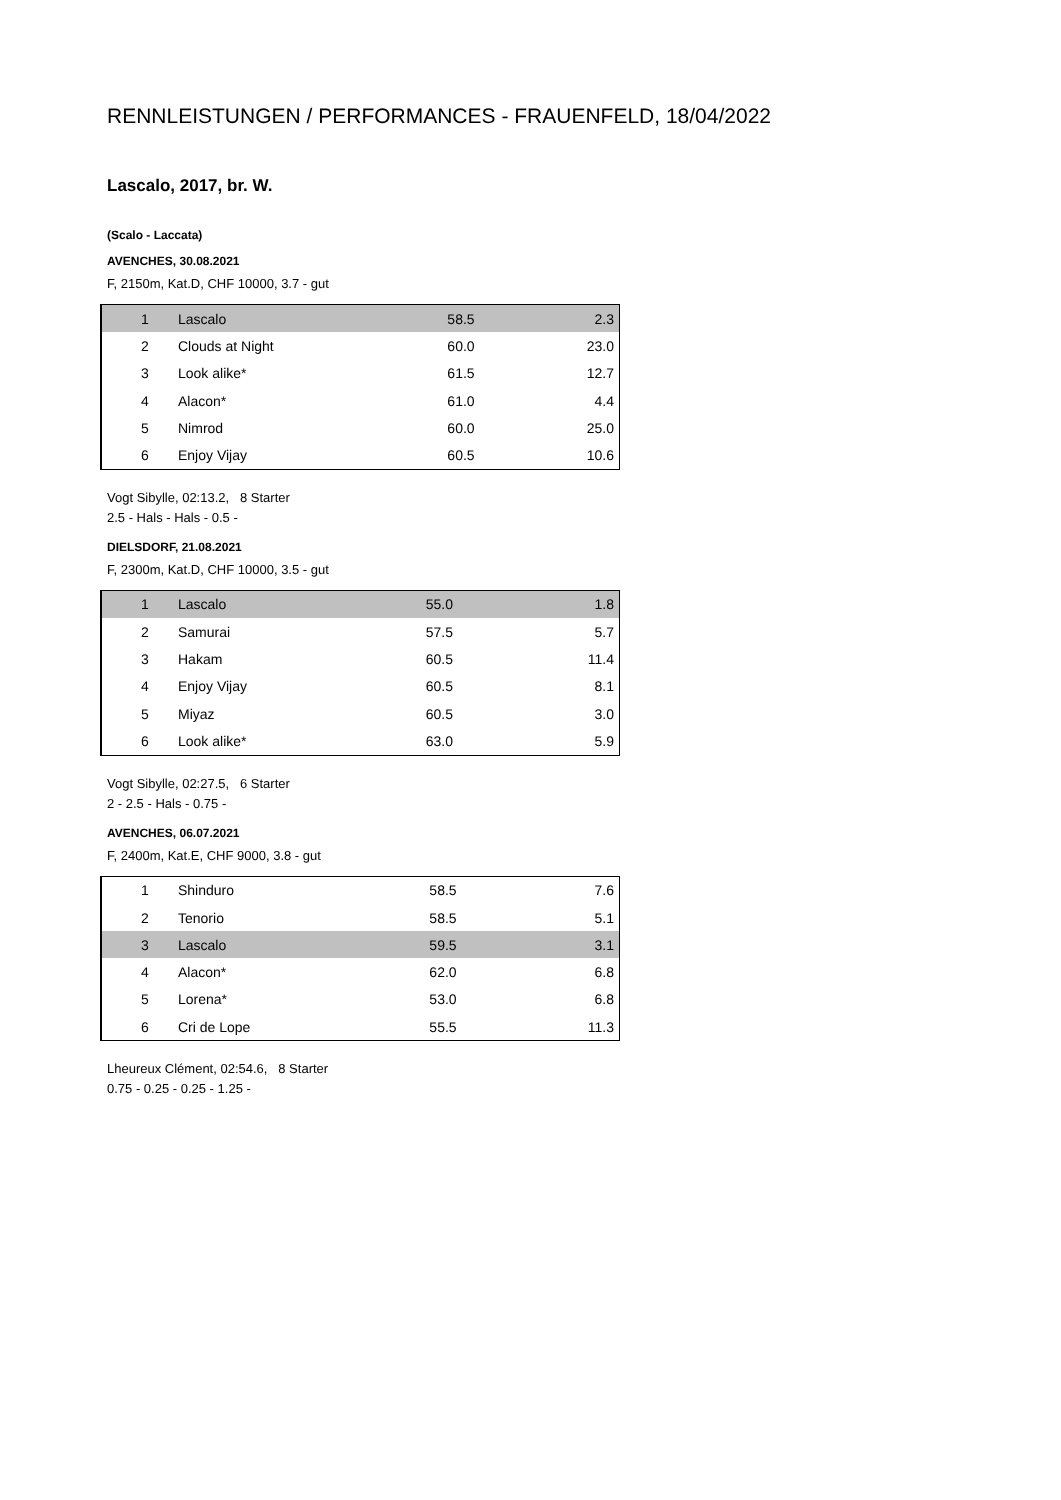RENNLEISTUNGEN / PERFORMANCES - FRAUENFELD, 18/04/2022
Lascalo, 2017, br. W.
(Scalo - Laccata)
AVENCHES, 30.08.2021
F, 2150m, Kat.D, CHF 10000, 3.7 - gut
| 1 | Lascalo | 58.5 | 2.3 |
| 2 | Clouds at Night | 60.0 | 23.0 |
| 3 | Look alike* | 61.5 | 12.7 |
| 4 | Alacon* | 61.0 | 4.4 |
| 5 | Nimrod | 60.0 | 25.0 |
| 6 | Enjoy Vijay | 60.5 | 10.6 |
Vogt Sibylle, 02:13.2, 8 Starter
2.5 - Hals - Hals - 0.5 -
DIELSDORF, 21.08.2021
F, 2300m, Kat.D, CHF 10000, 3.5 - gut
| 1 | Lascalo | 55.0 | 1.8 |
| 2 | Samurai | 57.5 | 5.7 |
| 3 | Hakam | 60.5 | 11.4 |
| 4 | Enjoy Vijay | 60.5 | 8.1 |
| 5 | Miyaz | 60.5 | 3.0 |
| 6 | Look alike* | 63.0 | 5.9 |
Vogt Sibylle, 02:27.5, 6 Starter
2 - 2.5 - Hals - 0.75 -
AVENCHES, 06.07.2021
F, 2400m, Kat.E, CHF 9000, 3.8 - gut
| 1 | Shinduro | 58.5 | 7.6 |
| 2 | Tenorio | 58.5 | 5.1 |
| 3 | Lascalo | 59.5 | 3.1 |
| 4 | Alacon* | 62.0 | 6.8 |
| 5 | Lorena* | 53.0 | 6.8 |
| 6 | Cri de Lope | 55.5 | 11.3 |
Lheureux Clément, 02:54.6, 8 Starter
0.75 - 0.25 - 0.25 - 1.25 -